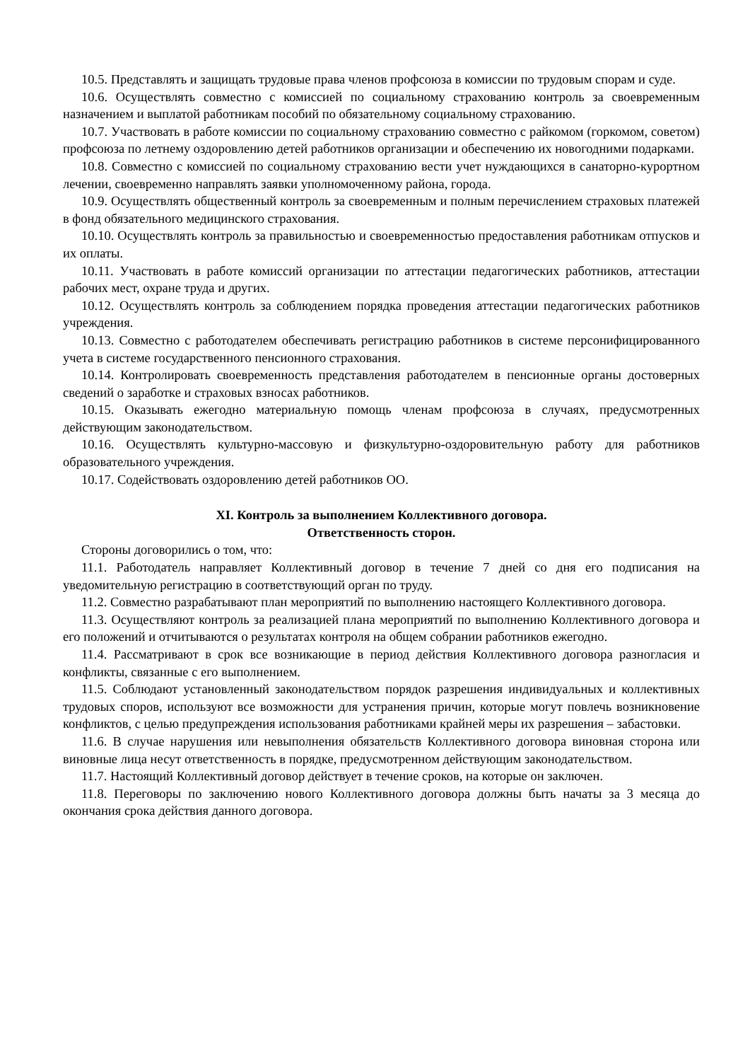10.5. Представлять и защищать трудовые права членов профсоюза в комиссии по трудовым спорам и суде.
10.6. Осуществлять совместно с комиссией по социальному страхованию контроль за своевременным назначением и выплатой работникам пособий по обязательному социальному страхованию.
10.7. Участвовать в работе комиссии по социальному страхованию совместно с райкомом (горкомом, советом) профсоюза по летнему оздоровлению детей работников организации и обеспечению их новогодними подарками.
10.8. Совместно с комиссией по социальному страхованию вести учет нуждающихся в санаторно-курортном лечении, своевременно направлять заявки уполномоченному района, города.
10.9. Осуществлять общественный контроль за своевременным и полным перечислением страховых платежей в фонд обязательного медицинского страхования.
10.10. Осуществлять контроль за правильностью и своевременностью предоставления работникам отпусков и их оплаты.
10.11. Участвовать в работе комиссий организации по аттестации педагогических работников, аттестации рабочих мест, охране труда и других.
10.12. Осуществлять контроль за соблюдением порядка проведения аттестации педагогических работников учреждения.
10.13. Совместно с работодателем обеспечивать регистрацию работников в системе персонифицированного учета в системе государственного пенсионного страхования.
10.14. Контролировать своевременность представления работодателем в пенсионные органы достоверных сведений о заработке и страховых взносах работников.
10.15. Оказывать ежегодно материальную помощь членам профсоюза в случаях, предусмотренных действующим законодательством.
10.16. Осуществлять культурно-массовую и физкультурно-оздоровительную работу для работников образовательного учреждения.
10.17. Содействовать оздоровлению детей работников ОО.
XI. Контроль за выполнением Коллективного договора.
Ответственность сторон.
Стороны договорились о том, что:
11.1. Работодатель направляет Коллективный договор в течение 7 дней со дня его подписания на уведомительную регистрацию в соответствующий орган по труду.
11.2. Совместно разрабатывают план мероприятий по выполнению настоящего Коллективного договора.
11.3. Осуществляют контроль за реализацией плана мероприятий по выполнению Коллективного договора и его положений и отчитываются о результатах контроля на общем собрании работников ежегодно.
11.4. Рассматривают в срок все возникающие в период действия Коллективного договора разногласия и конфликты, связанные с его выполнением.
11.5. Соблюдают установленный законодательством порядок разрешения индивидуальных и коллективных трудовых споров, используют все возможности для устранения причин, которые могут повлечь возникновение конфликтов, с целью предупреждения использования работниками крайней меры их разрешения – забастовки.
11.6. В случае нарушения или невыполнения обязательств Коллективного договора виновная сторона или виновные лица несут ответственность в порядке, предусмотренном действующим законодательством.
11.7. Настоящий Коллективный договор действует в течение сроков, на которые он заключен.
11.8. Переговоры по заключению нового Коллективного договора должны быть начаты за 3 месяца до окончания срока действия данного договора.